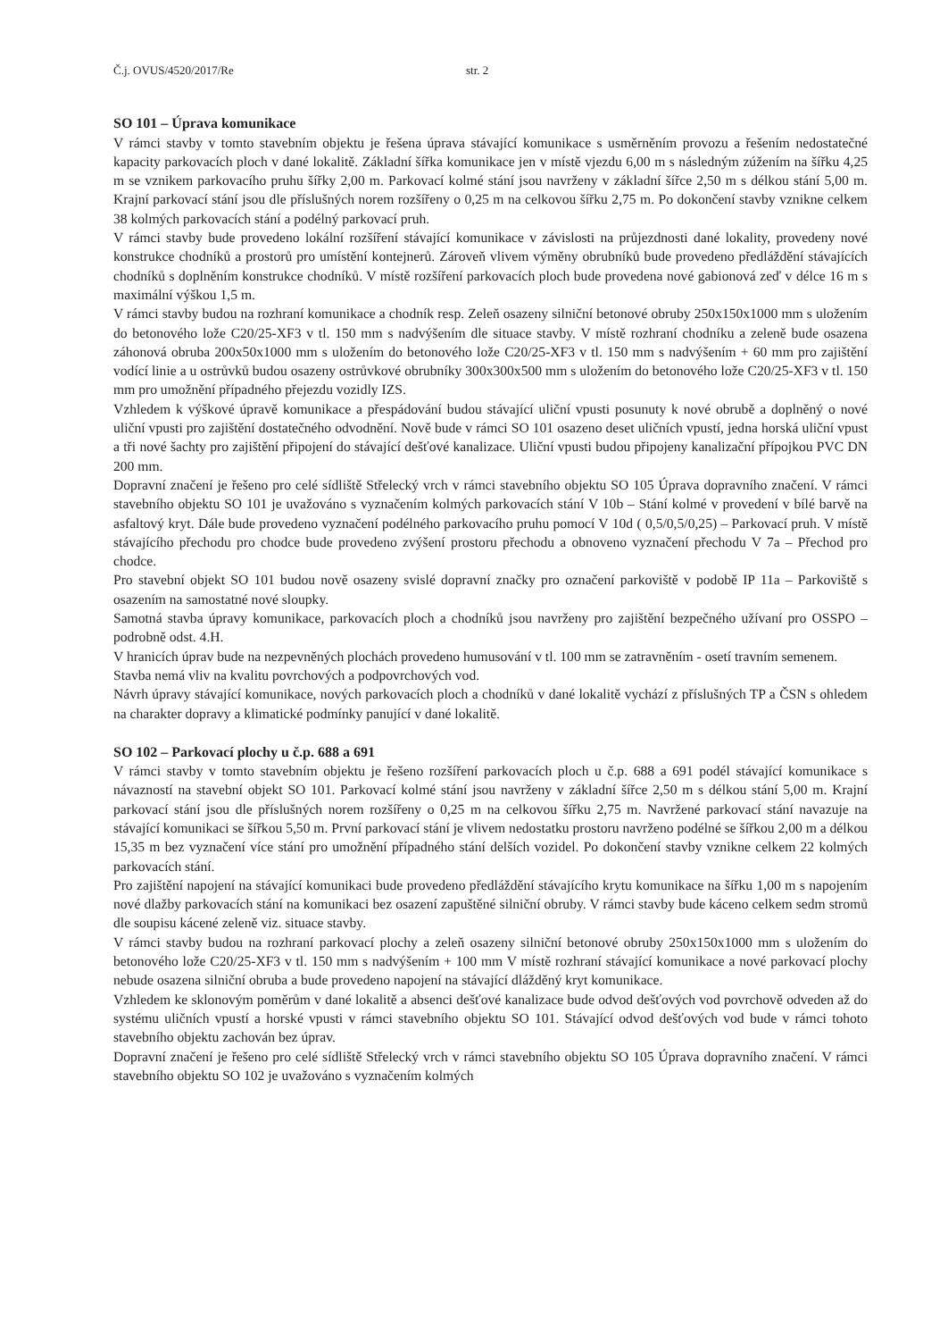Č.j. OVUS/4520/2017/Re str. 2
SO 101 – Úprava komunikace
V rámci stavby v tomto stavebním objektu je řešena úprava stávající komunikace s usměrněním provozu a řešením nedostatečné kapacity parkovacích ploch v dané lokalitě. Základní šířka komunikace jen v místě vjezdu 6,00 m s následným zúžením na šířku 4,25 m se vznikem parkovacího pruhu šířky 2,00 m. Parkovací kolmé stání jsou navrženy v základní šířce 2,50 m s délkou stání 5,00 m. Krajní parkovací stání jsou dle příslušných norem rozšířeny o 0,25 m na celkovou šířku 2,75 m. Po dokončení stavby vznikne celkem 38 kolmých parkovacích stání a podélný parkovací pruh.
V rámci stavby bude provedeno lokální rozšíření stávající komunikace v závislosti na průjezdnosti dané lokality, provedeny nové konstrukce chodníků a prostorů pro umístění kontejnerů. Zároveň vlivem výměny obrubníků bude provedeno předláždění stávajících chodníků s doplněním konstrukce chodníků. V místě rozšíření parkovacích ploch bude provedena nové gabionová zeď v délce 16 m s maximální výškou 1,5 m.
V rámci stavby budou na rozhraní komunikace a chodník resp. Zeleň osazeny silniční betonové obruby 250x150x1000 mm s uložením do betonového lože C20/25-XF3 v tl. 150 mm s nadvýšením dle situace stavby. V místě rozhraní chodníku a zeleně bude osazena záhonová obruba 200x50x1000 mm s uložením do betonového lože C20/25-XF3 v tl. 150 mm s nadvýšením + 60 mm pro zajištění vodící linie a u ostrůvků budou osazeny ostrůvkové obrubníky 300x300x500 mm s uložením do betonového lože C20/25-XF3 v tl. 150 mm pro umožnění případného přejezdu vozidly IZS.
Vzhledem k výškové úpravě komunikace a přespádování budou stávající uliční vpusti posunuty k nové obrubě a doplněný o nové uliční vpusti pro zajištění dostatečného odvodnění. Nově bude v rámci SO 101 osazeno deset uličních vpustí, jedna horská uliční vpust a tři nové šachty pro zajištění připojení do stávající dešťové kanalizace. Uliční vpusti budou připojeny kanalizační přípojkou PVC DN 200 mm.
Dopravní značení je řešeno pro celé sídliště Střelecký vrch v rámci stavebního objektu SO 105 Úprava dopravního značení. V rámci stavebního objektu SO 101 je uvažováno s vyznačením kolmých parkovacích stání V 10b – Stání kolmé v provedení v bílé barvě na asfaltový kryt. Dále bude provedeno vyznačení podélného parkovacího pruhu pomocí V 10d ( 0,5/0,5/0,25) – Parkovací pruh. V místě stávajícího přechodu pro chodce bude provedeno zvýšení prostoru přechodu a obnoveno vyznačení přechodu V 7a – Přechod pro chodce.
Pro stavební objekt SO 101 budou nově osazeny svislé dopravní značky pro označení parkoviště v podobě IP 11a – Parkoviště s osazením na samostatné nové sloupky.
Samotná stavba úpravy komunikace, parkovacích ploch a chodníků jsou navrženy pro zajištění bezpečného užívaní pro OSSPO – podrobně odst. 4.H.
V hranicích úprav bude na nezpevněných plochách provedeno humusování v tl. 100 mm se zatravněním - osetí travním semenem.
Stavba nemá vliv na kvalitu povrchových a podpovrchových vod.
Návrh úpravy stávající komunikace, nových parkovacích ploch a chodníků v dané lokalitě vychází z příslušných TP a ČSN s ohledem na charakter dopravy a klimatické podmínky panující v dané lokalitě.
SO 102 – Parkovací plochy u č.p. 688 a 691
V rámci stavby v tomto stavebním objektu je řešeno rozšíření parkovacích ploch u č.p. 688 a 691 podél stávající komunikace s návazností na stavební objekt SO 101. Parkovací kolmé stání jsou navrženy v základní šířce 2,50 m s délkou stání 5,00 m. Krajní parkovací stání jsou dle příslušných norem rozšířeny o 0,25 m na celkovou šířku 2,75 m. Navržené parkovací stání navazuje na stávající komunikaci se šířkou 5,50 m. První parkovací stání je vlivem nedostatku prostoru navrženo podélné se šířkou 2,00 m a délkou 15,35 m bez vyznačení více stání pro umožnění případného stání delších vozidel. Po dokončení stavby vznikne celkem 22 kolmých parkovacích stání.
Pro zajištění napojení na stávající komunikaci bude provedeno předláždění stávajícího krytu komunikace na šířku 1,00 m s napojením nové dlažby parkovacích stání na komunikaci bez osazení zapuštěné silniční obruby. V rámci stavby bude káceno celkem sedm stromů dle soupisu kácené zeleně viz. situace stavby.
V rámci stavby budou na rozhraní parkovací plochy a zeleň osazeny silniční betonové obruby 250x150x1000 mm s uložením do betonového lože C20/25-XF3 v tl. 150 mm s nadvýšením + 100 mm V místě rozhraní stávající komunikace a nové parkovací plochy nebude osazena silniční obruba a bude provedeno napojení na stávající dlážděný kryt komunikace.
Vzhledem ke sklonovým poměrům v dané lokalitě a absenci dešťové kanalizace bude odvod dešťových vod povrchově odveden až do systému uličních vpustí a horské vpusti v rámci stavebního objektu SO 101. Stávající odvod dešťových vod bude v rámci tohoto stavebního objektu zachován bez úprav.
Dopravní značení je řešeno pro celé sídliště Střelecký vrch v rámci stavebního objektu SO 105 Úprava dopravního značení. V rámci stavebního objektu SO 102 je uvažováno s vyznačením kolmých